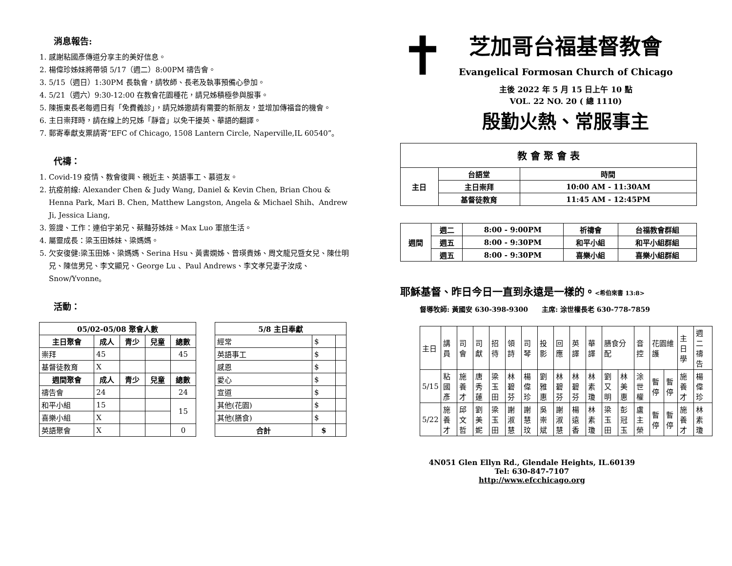消息報告:
1. 感謝粘國彥傳道分享主的美好信息。
2. 楊偉珍姊妹將帶領 5/17（週二）8:00PM 禱告會。
3. 5/15（週日）1:30PM 長執會，請牧師、長老及執事預備心參加。
4. 5/21（週六）9:30-12:00 在教會花園種花，請兄姊積極參與服事。
5. 陳振東長老每週日有「免費義診」，請兄姊邀請有需要的新朋友，並增加傳福音的機會。
6. 主日崇拜時，請在線上的兄姊「靜音」以免干擾英、華語的翻譯。
7. 郵寄奉獻支票請寄“EFC of Chicago, 1508 Lantern Circle, Naperville,IL 60540”。
代禱：
1. Covid-19 疫情、教會復興、親近主、英語事工、慕道友。
2. 抗疫前線: Alexander Chen & Judy Wang, Daniel & Kevin Chen, Brian Chou & Henna Park, Mari B. Chen, Matthew Langston, Angela & Michael Shih、Andrew Ji, Jessica Liang,
3. 簽證、工作：連伯宇弟兄、蔡豔芬姊妹。Max Luo 軍旅生活。
4. 屬靈成長：梁玉田姊妹、梁媽媽。
5. 欠安復健:梁玉田姊、梁媽媽、Serina Hsu、黃書嫻姊、曾瑛貴姊、周文龍兄暨女兒、陳仕明兄、陳信男兄、李文顯兄、George Lu 、Paul Andrews、李文孝兄妻子汝成、Snow/Yvonne。
活動：
| 05/02-05/08 聚會人數 | | | | |
| --- | --- | --- | --- | --- |
| 主日聚會 | 成人 | 青少 | 兒童 | 總數 |
| 崇拜 | 45 | | | 45 |
| 基督徒教育 | X | | | |
| 週間聚會 | 成人 | 青少 | 兒童 | 總數 |
| 禱告會 | 24 | | | 24 |
| 和平小組 | 15 | | | 15 |
| 喜樂小組 | X | | | |
| 英語聚會 | X | | | 0 |
| 5/8 主日奉獻 | | |
| --- | --- | --- |
| 經常 | $ | |
| 英語事工 | $ | |
| 感恩 | $ | |
| 愛心 | $ | |
| 宣道 | $ | |
| 其他(花園) | $ | |
| 其他(膳食) | $ | |
| 合計 | $ | |
✝
芝加哥台福基督教會
Evangelical Formosan Church of Chicago
主後 2022 年 5 月 15 日上午 10 點
VOL. 22 NO. 20 ( 總 1110)
殷勤火熱、常服事主
| 教 會 聚 會 表 | | |
| --- | --- | --- |
| 主日 | 台語堂 | 時間 |
| | 主日崇拜 | 10:00 AM - 11:30AM |
| | 基督徒教育 | 11:45 AM - 12:45PM |
| 週間 | 週二 | 8:00 - 9:00PM | 祈禱會 | 台福教會群組 |
| --- | --- | --- | --- | --- |
| | 週五 | 8:00 - 9:30PM | 和平小組 | 和平小組群組 |
| | 週五 | 8:00 - 9:30PM | 喜樂小組 | 喜樂小組群組 |
耶穌基督、昨日今日一直到永遠是一樣的。<希伯來書 13:8>
督導牧師: 黃國安 630-398-9300　　主席: 涂世權長老 630-778-7859
| 主日 | 講員 | 司會 | 司獻 | 招待 | 領詩 | 司琴 | 投影 | 回應 | 英譯 | 華譯 | 膳食分配 | | 音控 | 花園維護 | | 主日學 | 週二禱告 |
| 5/15 | 粘國彥 | 施養才 | 唐秀蓮 | 梁玉田 | 林碧芬 | 楊偉珍 | 劉雅惠 | 林碧芬 | 林碧芬 | 林素瓊 | 劉又明 | 林美惠 | 涂世權 | 暫停 | 暫停 | 施養才 | 楊偉珍 |
| 5/22 | 施養才 | 邱文哲 | 劉美妮 | 梁玉田 | 謝淑慧 | 謝慧玟 | 吳崇斌 | 謝淑慧 | 楊遠香 | 林素瓊 | 梁玉田 | 彭冠玉 | 盧主榮 | 暫停 | 暫停 | 施養才 | 林素瓊 |
4N051 Glen Ellyn Rd., Glendale Heights, IL.60139
Tel: 630-847-7107
http://www.efcchicago.org